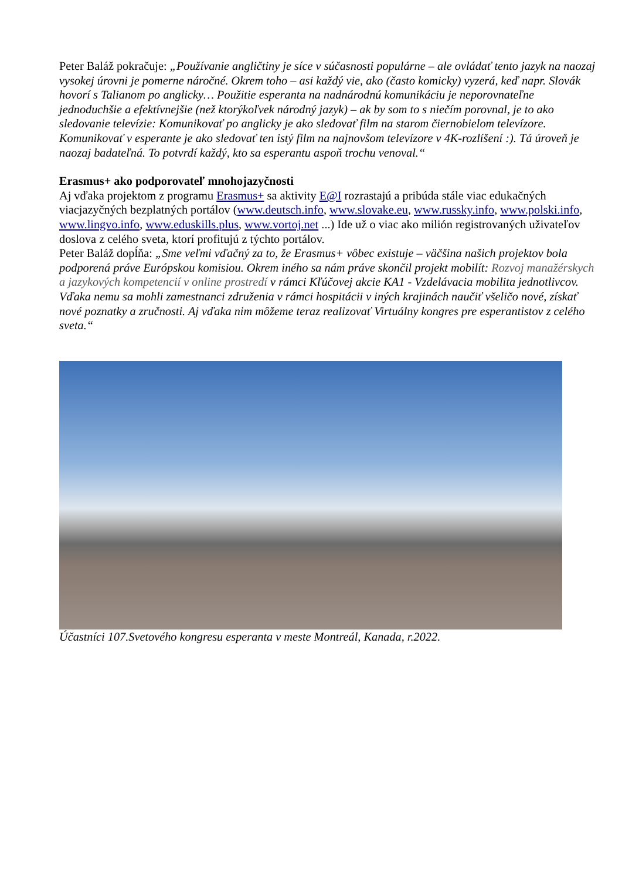Peter Baláž pokračuje: „Používanie angličtiny je síce v súčasnosti populárne – ale ovládať tento jazyk na naozaj vysokej úrovni je pomerne náročné. Okrem toho – asi každý vie, ako (často komicky) vyzerá, keď napr. Slovák hovorí s Talianom po anglicky… Použitie esperanta na nadnárodnú komunikáciu je neporovnateľne jednoduchšie a efektívnejšie (než ktorýkoľvek národný jazyk) – ak by som to s niečím porovnal, je to ako sledovanie televízie: Komunikovať po anglicky je ako sledovať film na starom čiernobielom televízore. Komunikovať v esperante je ako sledovať ten istý film na najnovšom televízore v 4K-rozlíšení :). Tá úroveň je naozaj badateľná. To potvrdí každý, kto sa esperantu aspoň trochu venoval.“
Erasmus+ ako podporovateľ mnohojazyčnosti
Aj vďaka projektom z programu Erasmus+ sa aktivity E@I rozrastajú a pribúda stále viac edukačných viacjazyčných bezplatných portálov (www.deutsch.info, www.slovake.eu, www.russky.info, www.polski.info, www.lingvo.info, www.eduskills.plus, www.vortoj.net ...) Ide už o viac ako milión registrovaných uživateľov doslova z celého sveta, ktorí profitujú z týchto portálov.
Peter Baláž dopĺňa: „Sme veľmi vďačný za to, že Erasmus+ vôbec existuje – väčšina našich projektov bola podporená práve Európskou komisiou. Okrem iného sa nám práve skončil projekt mobilít: Rozvoj manažérskych a jazykových kompetencií v online prostredí v rámci Kľúčovej akcie KA1 - Vzdelávacia mobilita jednotlivcov. Vďaka nemu sa mohli zamestnanci združenia v rámci hospitácii v iných krajinách naučiť všeličo nové, získať nové poznatky a zručnosti. Aj vďaka nim môžeme teraz realizovať Virtuálny kongres pre esperantistov z celého sveta.“
Účastníci 107.Svetového kongresu esperanta v meste Montreál, Kanada, r.2022.